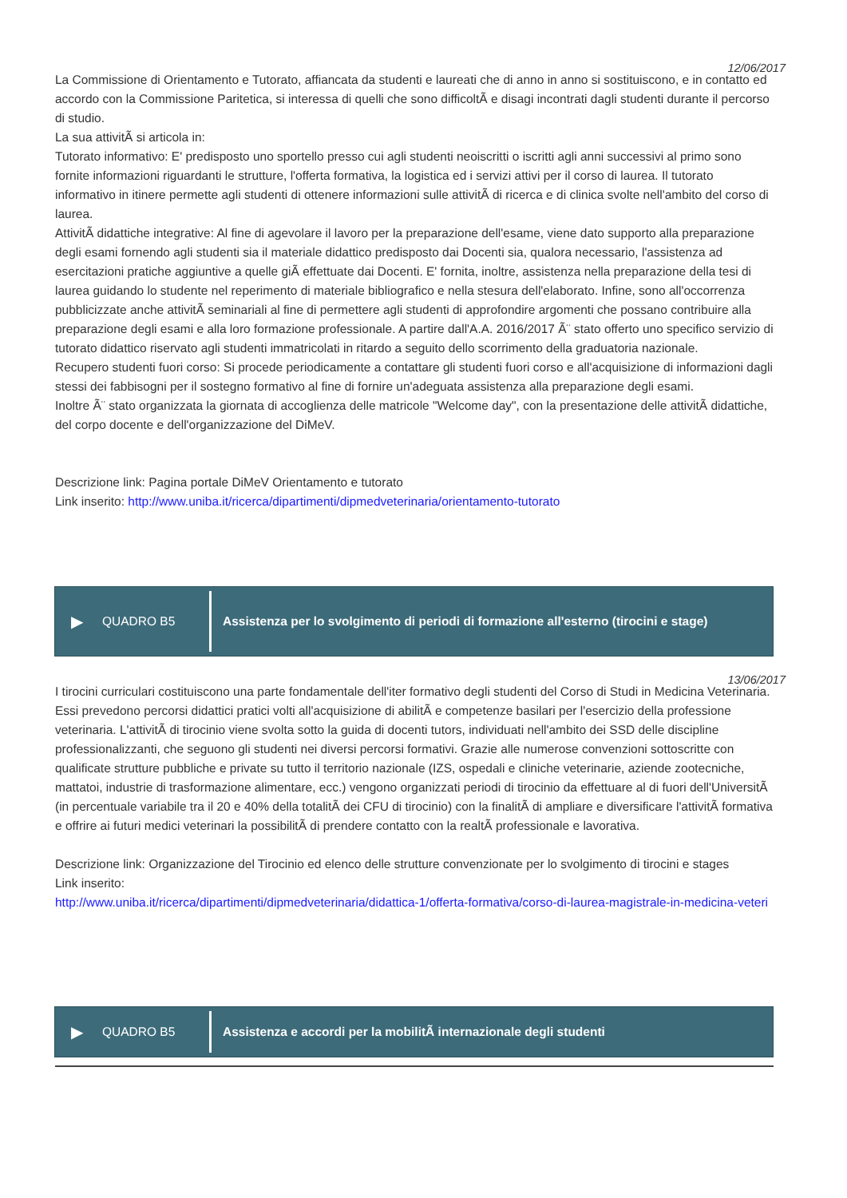12/06/2017
La Commissione di Orientamento e Tutorato, affiancata da studenti e laureati che di anno in anno si sostituiscono, e in contatto ed accordo con la Commissione Paritetica, si interessa di quelli che sono difficoltÃ e disagi incontrati dagli studenti durante il percorso di studio.
La sua attivitÃ si articola in:
Tutorato informativo: E' predisposto uno sportello presso cui agli studenti neoiscritti o iscritti agli anni successivi al primo sono fornite informazioni riguardanti le strutture, l'offerta formativa, la logistica ed i servizi attivi per il corso di laurea. Il tutorato informativo in itinere permette agli studenti di ottenere informazioni sulle attivitÃ di ricerca e di clinica svolte nell'ambito del corso di laurea.
AttivitÃ didattiche integrative: Al fine di agevolare il lavoro per la preparazione dell'esame, viene dato supporto alla preparazione degli esami fornendo agli studenti sia il materiale didattico predisposto dai Docenti sia, qualora necessario, l'assistenza ad esercitazioni pratiche aggiuntive a quelle giÃ effettuate dai Docenti. E' fornita, inoltre, assistenza nella preparazione della tesi di laurea guidando lo studente nel reperimento di materiale bibliografico e nella stesura dell'elaborato. Infine, sono all'occorrenza pubblicizzate anche attivitÃ seminariali al fine di permettere agli studenti di approfondire argomenti che possano contribuire alla preparazione degli esami e alla loro formazione professionale. A partire dall'A.A. 2016/2017 Ã¨ stato offerto uno specifico servizio di tutorato didattico riservato agli studenti immatricolati in ritardo a seguito dello scorrimento della graduatoria nazionale.
Recupero studenti fuori corso: Si procede periodicamente a contattare gli studenti fuori corso e all'acquisizione di informazioni dagli stessi dei fabbisogni per il sostegno formativo al fine di fornire un'adeguata assistenza alla preparazione degli esami.
Inoltre Ã¨ stato organizzata la giornata di accoglienza delle matricole "Welcome day", con la presentazione delle attivitÃ didattiche, del corpo docente e dell'organizzazione del DiMeV.
Descrizione link: Pagina portale DiMeV Orientamento e tutorato
Link inserito: http://www.uniba.it/ricerca/dipartimenti/dipmedveterinaria/orientamento-tutorato
▶ QUADRO B5
Assistenza per lo svolgimento di periodi di formazione all'esterno (tirocini e stage)
13/06/2017
I tirocini curriculari costituiscono una parte fondamentale dell'iter formativo degli studenti del Corso di Studi in Medicina Veterinaria. Essi prevedono percorsi didattici pratici volti all'acquisizione di abilitÃ e competenze basilari per l'esercizio della professione veterinaria. L'attivitÃ di tirocinio viene svolta sotto la guida di docenti tutors, individuati nell'ambito dei SSD delle discipline professionalizzanti, che seguono gli studenti nei diversi percorsi formativi. Grazie alle numerose convenzioni sottoscritte con qualificate strutture pubbliche e private su tutto il territorio nazionale (IZS, ospedali e cliniche veterinarie, aziende zootecniche, mattatoi, industrie di trasformazione alimentare, ecc.) vengono organizzati periodi di tirocinio da effettuare al di fuori dell'UniversitÃ (in percentuale variabile tra il 20 e 40% della totalitÃ dei CFU di tirocinio) con la finalitÃ di ampliare e diversificare l'attivitÃ formativa e offrire ai futuri medici veterinari la possibilitÃ di prendere contatto con la realtÃ professionale e lavorativa.
Descrizione link: Organizzazione del Tirocinio ed elenco delle strutture convenzionate per lo svolgimento di tirocini e stages
Link inserito:
http://www.uniba.it/ricerca/dipartimenti/dipmedveterinaria/didattica-1/offerta-formativa/corso-di-laurea-magistrale-in-medicina-veteri
▶ QUADRO B5
Assistenza e accordi per la mobilitÃ internazionale degli studenti